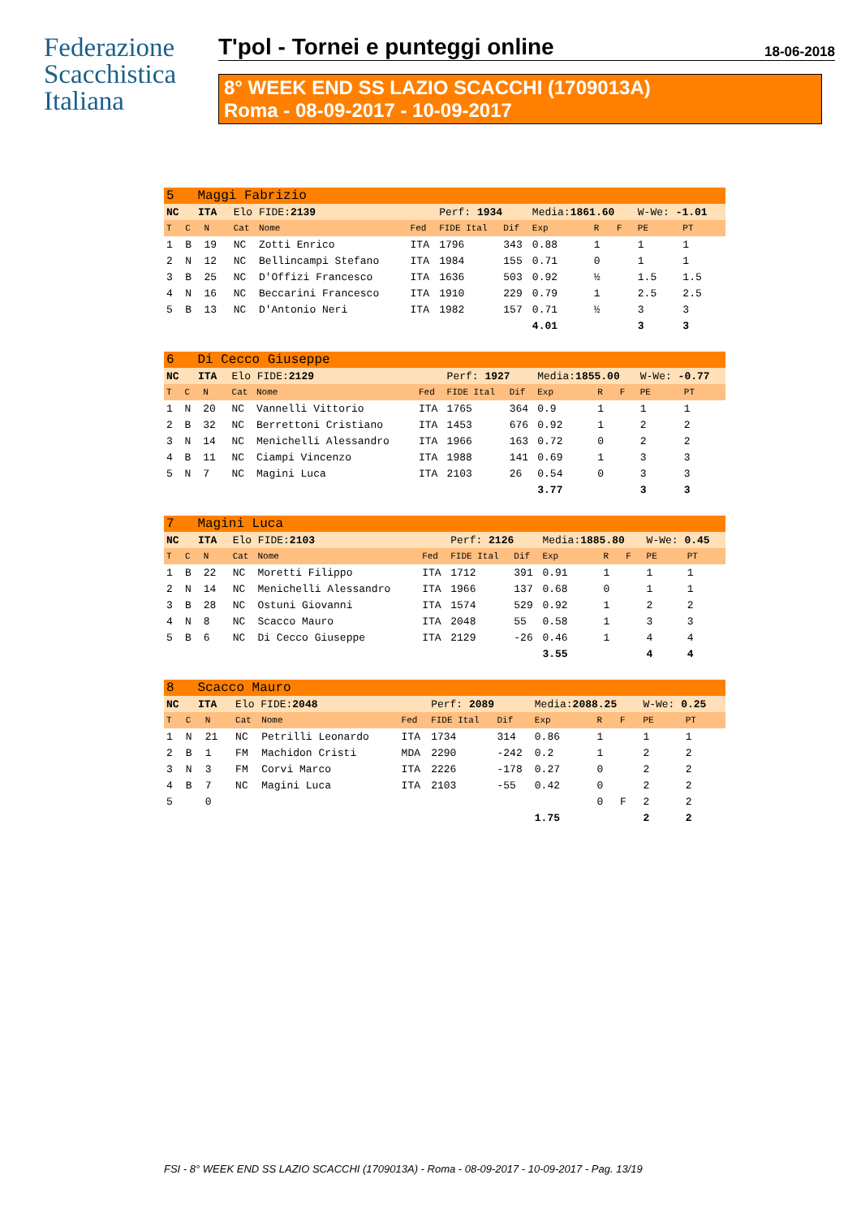Federazione
Scacchistica
Italiana
T'pol - Tornei e punteggi online 18-06-2018
8° WEEK END SS LAZIO SCACCHI (1709013A)
Roma - 08-09-2017 - 10-09-2017
| 5 Maggi Fabrizio | | | | | | | | | | | | |
| NC ITA | | | Elo FIDE: 2139 | | | Perf: 1934 | | Media: 1861.60 | | | W-We: -1.01 | |
| T | C | N | Cat | Nome | Fed | FIDE Ital | Dif | Exp | R | F | PE | PT |
| 1 | B | 19 | NC | Zotti Enrico | ITA | 1796 | 343 | 0.88 | 1 | | 1 | 1 |
| 2 | N | 12 | NC | Bellincampi Stefano | ITA | 1984 | 155 | 0.71 | 0 | | 1 | 1 |
| 3 | B | 25 | NC | D'Offizi Francesco | ITA | 1636 | 503 | 0.92 | ½ | | 1.5 | 1.5 |
| 4 | N | 16 | NC | Beccarini Francesco | ITA | 1910 | 229 | 0.79 | 1 | | 2.5 | 2.5 |
| 5 | B | 13 | NC | D'Antonio Neri | ITA | 1982 | 157 | 0.71 | ½ | | 3 | 3 |
| | | | | | | | | 4.01 | | | 3 | 3 |
| 6 Di Cecco Giuseppe | | | | | | | | | | | | |
| NC ITA | | | Elo FIDE: 2129 | | | Perf: 1927 | | Media: 1855.00 | | | W-We: -0.77 | |
| T | C | N | Cat | Nome | Fed | FIDE Ital | Dif | Exp | R | F | PE | PT |
| 1 | N | 20 | NC | Vannelli Vittorio | ITA | 1765 | 364 | 0.9 | 1 | | 1 | 1 |
| 2 | B | 32 | NC | Berrettoni Cristiano | ITA | 1453 | 676 | 0.92 | 1 | | 2 | 2 |
| 3 | N | 14 | NC | Menichelli Alessandro | ITA | 1966 | 163 | 0.72 | 0 | | 2 | 2 |
| 4 | B | 11 | NC | Ciampi Vincenzo | ITA | 1988 | 141 | 0.69 | 1 | | 3 | 3 |
| 5 | N | 7 | NC | Magini Luca | ITA | 2103 | 26 | 0.54 | 0 | | 3 | 3 |
| | | | | | | | | 3.77 | | | 3 | 3 |
| 7 Magini Luca | | | | | | | | | | | | |
| NC ITA | | | Elo FIDE: 2103 | | | Perf: 2126 | | Media: 1885.80 | | | W-We: 0.45 | |
| T | C | N | Cat | Nome | Fed | FIDE Ital | Dif | Exp | R | F | PE | PT |
| 1 | B | 22 | NC | Moretti Filippo | ITA | 1712 | 391 | 0.91 | 1 | | 1 | 1 |
| 2 | N | 14 | NC | Menichelli Alessandro | ITA | 1966 | 137 | 0.68 | 0 | | 1 | 1 |
| 3 | B | 28 | NC | Ostuni Giovanni | ITA | 1574 | 529 | 0.92 | 1 | | 2 | 2 |
| 4 | N | 8 | NC | Scacco Mauro | ITA | 2048 | 55 | 0.58 | 1 | | 3 | 3 |
| 5 | B | 6 | NC | Di Cecco Giuseppe | ITA | 2129 | -26 | 0.46 | 1 | | 4 | 4 |
| | | | | | | | | 3.55 | | | 4 | 4 |
| 8 Scacco Mauro | | | | | | | | | | | | |
| NC ITA | | | Elo FIDE: 2048 | | | Perf: 2089 | | Media: 2088.25 | | | W-We: 0.25 | |
| T | C | N | Cat | Nome | Fed | FIDE Ital | Dif | Exp | R | F | PE | PT |
| 1 | N | 21 | NC | Petrilli Leonardo | ITA | 1734 | 314 | 0.86 | 1 | | 1 | 1 |
| 2 | B | 1 | FM | Machidon Cristi | MDA | 2290 | -242 | 0.2 | 1 | | 2 | 2 |
| 3 | N | 3 | FM | Corvi Marco | ITA | 2226 | -178 | 0.27 | 0 | | 2 | 2 |
| 4 | B | 7 | NC | Magini Luca | ITA | 2103 | -55 | 0.42 | 0 | | 2 | 2 |
| 5 | | 0 | | | | | | | 0 | F | 2 | 2 |
| | | | | | | | | 1.75 | | | 2 | 2 |
FSI - 8° WEEK END SS LAZIO SCACCHI (1709013A) - Roma - 08-09-2017 - 10-09-2017 - Pag. 13/19